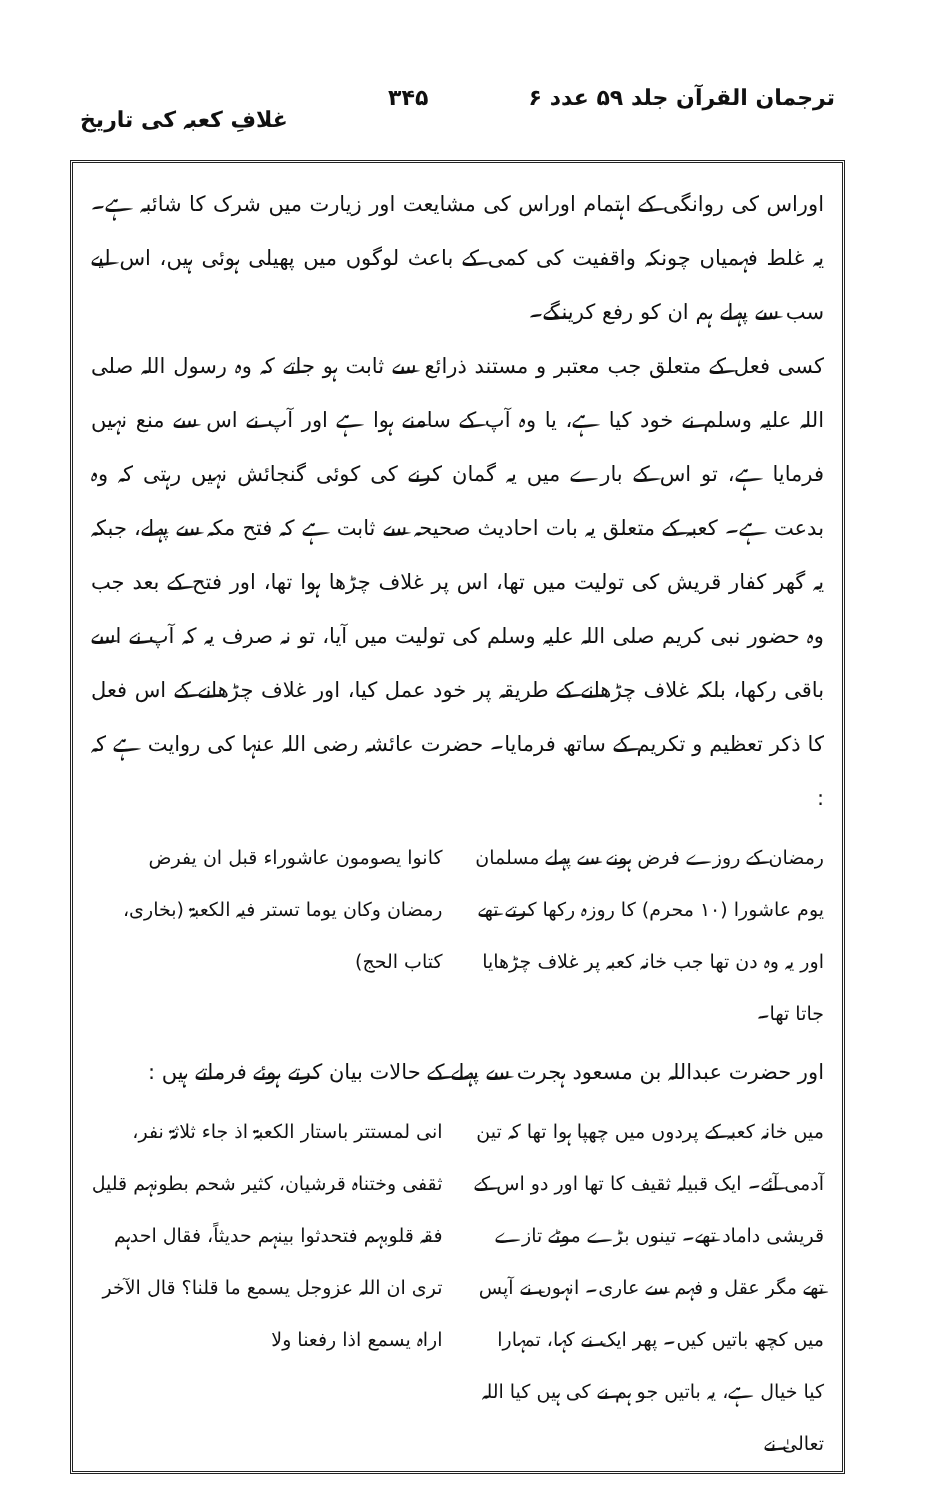ترجمان القرآن جلد ۵۹ عدد ۶ ۳۴۵ غلافِ کعبہ کی تاریخ
اوراس کی روانگی کے اہتمام اوراس کی مشایعت اور زیارت میں شرک کا شائبہ ہے۔ یہ غلط فہمیاں چونکہ واقفیت کی کمی کے باعث لوگوں میں پھیلی ہوئی ہیں، اس لیے سب سے پہلے ہم ان کو رفع کرینگے۔
کسی فعل کے متعلق جب معتبر و مستند ذرائع سے ثابت ہو جاتے کہ وہ رسول اللہ صلی اللہ علیہ وسلم نے خود کیا ہے، یا وہ آپ کے سامنے ہوا ہے اور آپ نے اس سے منع نہیں فرمایا ہے، تو اس کے بارے میں یہ گمان کرنے کی کوئی گنجائش نہیں رہتی کہ وہ بدعت ہے۔ کعبہ کے متعلق یہ بات احادیث صحیحہ سے ثابت ہے کہ فتح مکہ سے پہلے، جبکہ یہ گھر کفار قریش کی تولیت میں تھا، اس پر غلاف چڑھا ہوا تھا، اور فتح کے بعد جب وہ حضور نبی کریم صلی اللہ علیہ وسلم کی تولیت میں آیا، تو نہ صرف یہ کہ آپ نے اسے باقی رکھا، بلکہ غلاف چڑھانے کے طریقہ پر خود عمل کیا، اور غلاف چڑھانے کے اس فعل کا ذکر تعظیم و تکریم کے ساتھ فرمایا۔ حضرت عائشہ رضی اللہ عنہا کی روایت ہے کہ :
رمضان کے روزے فرض ہونے سے پہلے مسلمان یوم عاشورا (۱۰ محرم) کا روزہ رکھا کرتے تھے اور یہ وہ دن تھا جب خانہ کعبہ پر غلاف چڑھایا جاتا تھا۔
کانوا یصومون عاشوراء قبل ان یفرض رمضان وکان یوما تستر فیہ الکعبۃ (بخاری، کتاب الحج)
اور حضرت عبداللہ بن مسعود ہجرت سے پہلے کے حالات بیان کرتے ہوئے فرماتے ہیں :
میں خانہ کعبہ کے پردوں میں چھپا ہوا تھا کہ تین آدمی آئے۔ ایک قبیلہ ثقیف کا تھا اور دو اس کے قریشی داماد تھے۔ تینوں بڑے موٹے تازے تھے مگر عقل و فہم سے عاری۔ انہوں نے آپس میں کچھ باتیں کیں۔ پھر ایک نے کہا، تمہارا کیا خیال ہے، یہ باتیں جو ہم نے کی ہیں کیا اللہ تعالیٰ نے
انی لمستتر باستار الکعبۃ اذ جاء ثلاثۃ نفر، ثقفی وختناہ قرشیان، کثیر شحم بطونہم قلیل فقہ قلوبہم فتحدثوا بینہم حدیثاً، فقال احدہم تری ان اللہ عزوجل یسمع ما قلنا؟ قال الآخر اراہ یسمع اذا رفعنا ولا